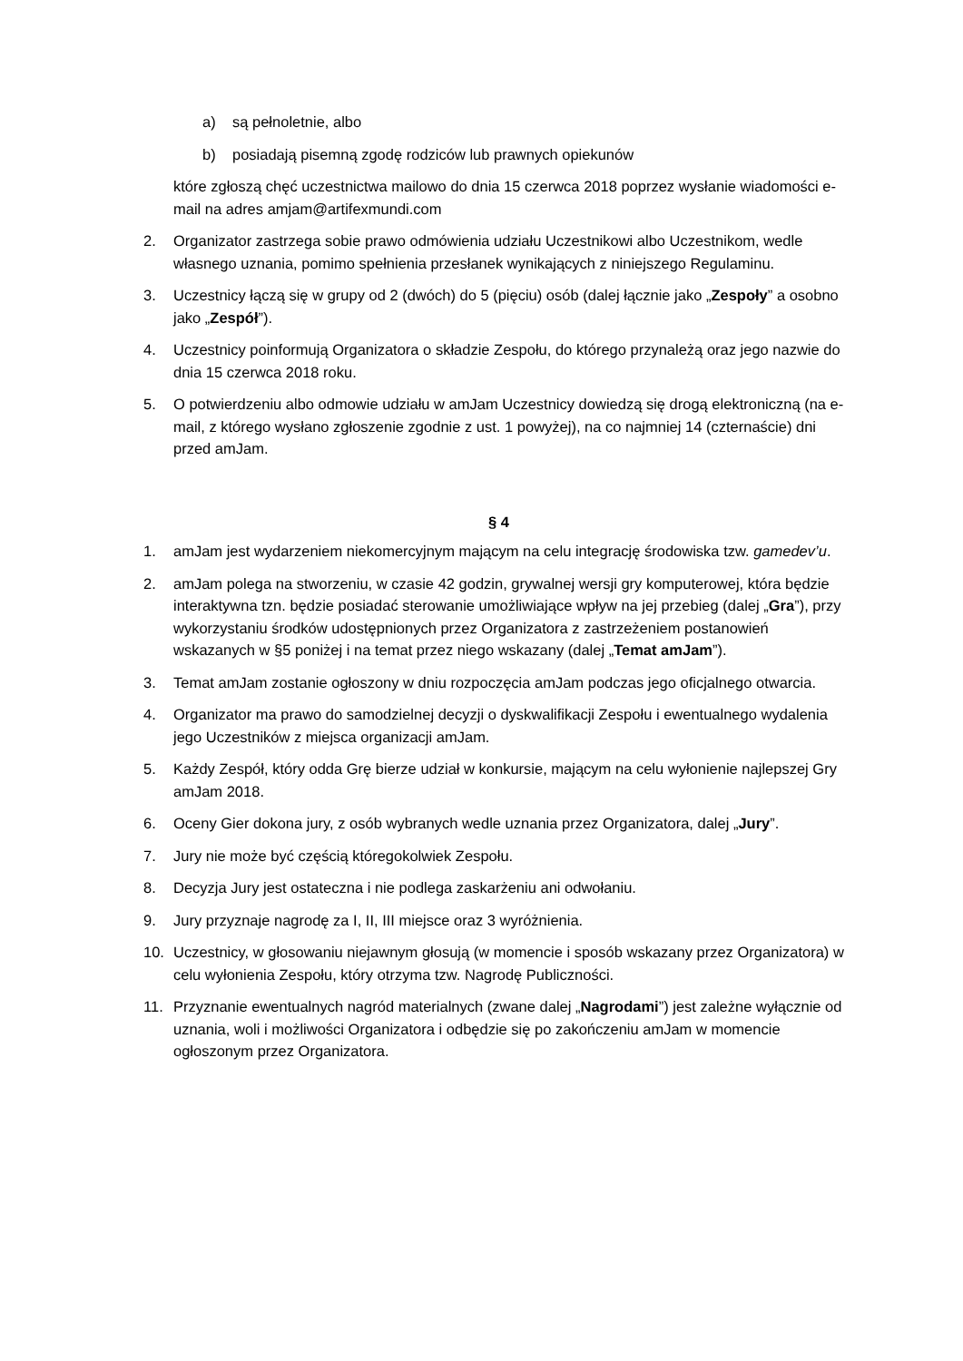a) są pełnoletnie, albo
b) posiadają pisemną zgodę rodziców lub prawnych opiekunów
które zgłoszą chęć uczestnictwa mailowo do dnia 15 czerwca 2018 poprzez wysłanie wiadomości e-mail na adres amjam@artifexmundi.com
2. Organizator zastrzega sobie prawo odmówienia udziału Uczestnikowi albo Uczestnikom, wedle własnego uznania, pomimo spełnienia przesłanek wynikających z niniejszego Regulaminu.
3. Uczestnicy łączą się w grupy od 2 (dwóch) do 5 (pięciu) osób (dalej łącznie jako „Zespoły” a osobno jako „Zespół”).
4. Uczestnicy poinformują Organizatora o składzie Zespołu, do którego przynależą oraz jego nazwie do dnia 15 czerwca 2018 roku.
5. O potwierdzeniu albo odmowie udziału w amJam Uczestnicy dowiedzą się drogą elektroniczną (na e-mail, z którego wysłano zgłoszenie zgodnie z ust. 1 powyżej), na co najmniej 14 (czternaście) dni przed amJam.
§ 4
1. amJam jest wydarzeniem niekomercyjnym mającym na celu integrację środowiska tzw. gamedev’u.
2. amJam polega na stworzeniu, w czasie 42 godzin, grywalnej wersji gry komputerowej, która będzie interaktywna tzn. będzie posiadać sterowanie umożliwiające wpływ na jej przebieg (dalej „Gra”), przy wykorzystaniu środków udostępnionych przez Organizatora z zastrzeżeniem postanowień wskazanych w §5 poniżej i na temat przez niego wskazany (dalej „Temat amJam”).
3. Temat amJam zostanie ogłoszony w dniu rozpoczęcia amJam podczas jego oficjalnego otwarcia.
4. Organizator ma prawo do samodzielnej decyzji o dyskwalifikacji Zespołu i ewentualnego wydalenia jego Uczestników z miejsca organizacji amJam.
5. Każdy Zespół, który odda Grę bierze udział w konkursie, mającym na celu wyłonienie najlepszej Gry amJam 2018.
6. Oceny Gier dokona jury, z osób wybranych wedle uznania przez Organizatora, dalej „Jury”.
7. Jury nie może być częścią któregokolwiek Zespołu.
8. Decyzja Jury jest ostateczna i nie podlega zaskarżeniu ani odwołaniu.
9. Jury przyznaje nagrodę za I, II, III miejsce oraz 3 wyróżnienia.
10. Uczestnicy, w głosowaniu niejawnym głosują (w momencie i sposób wskazany przez Organizatora) w celu wyłonienia Zespołu, który otrzyma tzw. Nagrodę Publiczności.
11. Przyznanie ewentualnych nagród materialnych (zwane dalej „Nagrodami”) jest zależne wyłącznie od uznania, woli i możliwości Organizatora i odbędzie się po zakończeniu amJam w momencie ogłoszonym przez Organizatora.